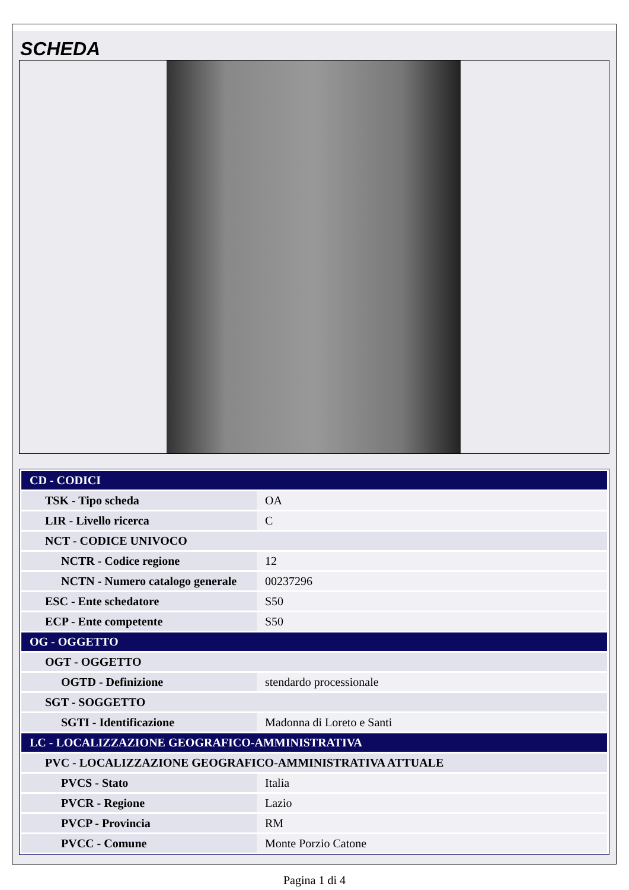SCHEDA
| CD - CODICI | |
| TSK - Tipo scheda | OA |
| LIR - Livello ricerca | C |
| NCT - CODICE UNIVOCO | |
| NCTR - Codice regione | 12 |
| NCTN - Numero catalogo generale | 00237296 |
| ESC - Ente schedatore | S50 |
| ECP - Ente competente | S50 |
| OG - OGGETTO | |
| OGT - OGGETTO | |
| OGTD - Definizione | stendardo processionale |
| SGT - SOGGETTO | |
| SGTI - Identificazione | Madonna di Loreto e Santi |
| LC - LOCALIZZAZIONE GEOGRAFICO-AMMINISTRATIVA | |
| PVC - LOCALIZZAZIONE GEOGRAFICO-AMMINISTRATIVA ATTUALE | |
| PVCS - Stato | Italia |
| PVCR - Regione | Lazio |
| PVCP - Provincia | RM |
| PVCC - Comune | Monte Porzio Catone |
Pagina 1 di 4